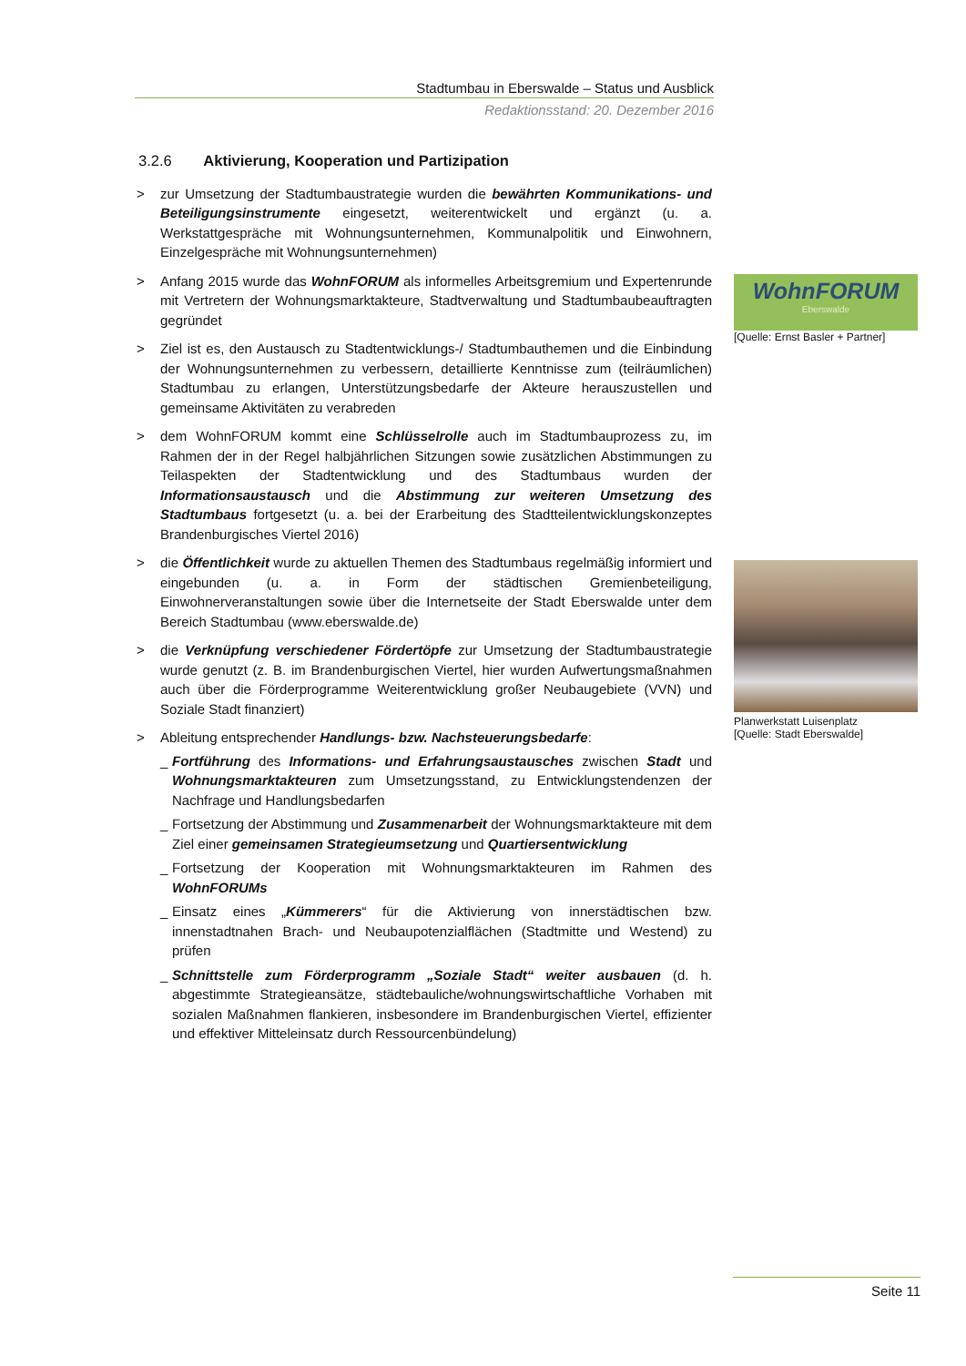Stadtumbau in Eberswalde – Status und Ausblick
Redaktionsstand: 20. Dezember 2016
3.2.6 Aktivierung, Kooperation und Partizipation
> zur Umsetzung der Stadtumbaustrategie wurden die bewährten Kommunikations- und Beteiligungsinstrumente eingesetzt, weiterentwickelt und ergänzt (u. a. Werkstattgespräche mit Wohnungsunternehmen, Kommunalpolitik und Einwohnern, Einzelgespräche mit Wohnungsunternehmen)
> Anfang 2015 wurde das WohnFORUM als informelles Arbeitsgremium und Expertenrunde mit Vertretern der Wohnungsmarktakteure, Stadtverwaltung und Stadtumbaubeauftragten gegründet
> Ziel ist es, den Austausch zu Stadtentwicklungs-/ Stadtumbauthemen und die Einbindung der Wohnungsunternehmen zu verbessern, detaillierte Kenntnisse zum (teilräumlichen) Stadtumbau zu erlangen, Unterstützungsbedarfe der Akteure herauszustellen und gemeinsame Aktivitäten zu verabreden
> dem WohnFORUM kommt eine Schlüsselrolle auch im Stadtumbauprozess zu, im Rahmen der in der Regel halbjährlichen Sitzungen sowie zusätzlichen Abstimmungen zu Teilaspekten der Stadtentwicklung und des Stadtumbaus wurden der Informationsaustausch und die Abstimmung zur weiteren Umsetzung des Stadtumbaus fortgesetzt (u. a. bei der Erarbeitung des Stadtteilentwicklungskonzeptes Brandenburgisches Viertel 2016)
> die Öffentlichkeit wurde zu aktuellen Themen des Stadtumbaus regelmäßig informiert und eingebunden (u. a. in Form der städtischen Gremienbeteiligung, Einwohnerveranstaltungen sowie über die Internetseite der Stadt Eberswalde unter dem Bereich Stadtumbau (www.eberswalde.de)
> die Verknüpfung verschiedener Fördertöpfe zur Umsetzung der Stadtumbaustrategie wurde genutzt (z. B. im Brandenburgischen Viertel, hier wurden Aufwertungsmaßnahmen auch über die Förderprogramme Weiterentwicklung großer Neubaugebiete (VVN) und Soziale Stadt finanziert)
> Ableitung entsprechender Handlungs- bzw. Nachsteuerungsbedarfe:
_ Fortführung des Informations- und Erfahrungsaustausches zwischen Stadt und Wohnungsmarktakteuren zum Umsetzungsstand, zu Entwicklungstendenzen der Nachfrage und Handlungsbedarfen
_ Fortsetzung der Abstimmung und Zusammenarbeit der Wohnungsmarktakteure mit dem Ziel einer gemeinsamen Strategieumsetzung und Quartiersentwicklung
_ Fortsetzung der Kooperation mit Wohnungsmarktakteuren im Rahmen des WohnFORUMs
_ Einsatz eines „Kümmerers“ für die Aktivierung von innerstädtischen bzw. innenstadtnahen Brach- und Neubaupotenzialflächen (Stadtmitte und Westend) zu prüfen
_ Schnittstelle zum Förderprogramm „Soziale Stadt“ weiter ausbauen (d. h. abgestimmte Strategieansätze, städtebauliche/wohnungswirtschaftliche Vorhaben mit sozialen Maßnahmen flankieren, insbesondere im Brandenburgischen Viertel, effizienter und effektiver Mitteleinsatz durch Ressourcenbündelung)
WohnFORUM
Eberswalde
[Quelle: Ernst Basler + Partner]
Planwerkstatt Luisenplatz
[Quelle: Stadt Eberswalde]
Seite 11